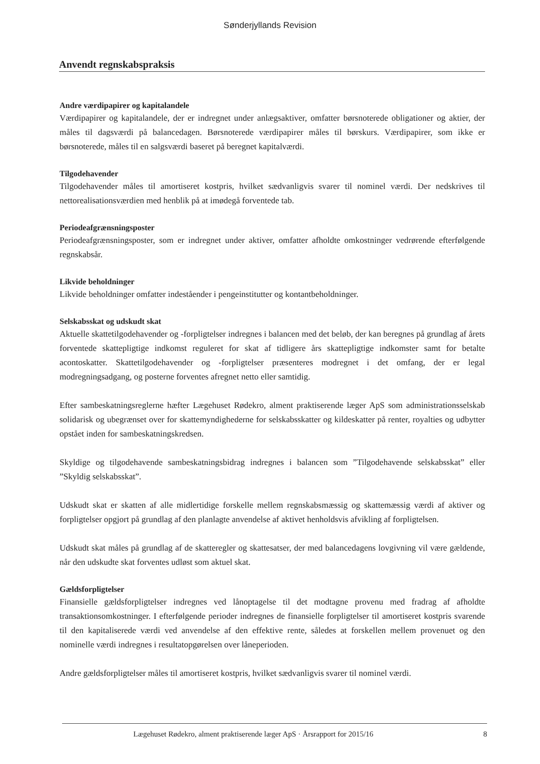Sønderjyllands Revision
Anvendt regnskabspraksis
Andre værdipapirer og kapitalandele
Værdipapirer og kapitalandele, der er indregnet under anlægsaktiver, omfatter børsnoterede obligationer og aktier, der måles til dagsværdi på balancedagen. Børsnoterede værdipapirer måles til børskurs. Værdipapirer, som ikke er børsnoterede, måles til en salgsværdi baseret på beregnet kapitalværdi.
Tilgodehavender
Tilgodehavender måles til amortiseret kostpris, hvilket sædvanligvis svarer til nominel værdi. Der nedskrives til nettorealisationsværdien med henblik på at imødegå forventede tab.
Periodeafgrænsningsposter
Periodeafgrænsningsposter, som er indregnet under aktiver, omfatter afholdte omkostninger vedrørende efterfølgende regnskabsår.
Likvide beholdninger
Likvide beholdninger omfatter indeståender i pengeinstitutter og kontantbeholdninger.
Selskabsskat og udskudt skat
Aktuelle skattetilgodehavender og -forpligtelser indregnes i balancen med det beløb, der kan beregnes på grundlag af årets forventede skattepligtige indkomst reguleret for skat af tidligere års skattepligtige indkomster samt for betalte acontoskatter. Skattetilgodehavender og -forpligtelser præsenteres modregnet i det omfang, der er legal modregningsadgang, og posterne forventes afregnet netto eller samtidig.
Efter sambeskatningsreglerne hæfter Lægehuset Rødekro, alment praktiserende læger ApS som administrationsselskab solidarisk og ubegrænset over for skattemyndighederne for selskabsskatter og kildeskatter på renter, royalties og udbytter opstået inden for sambeskatningskredsen.
Skyldige og tilgodehavende sambeskatningsbidrag indregnes i balancen som ”Tilgodehavende selskabsskat” eller ”Skyldig selskabsskat”.
Udskudt skat er skatten af alle midlertidige forskelle mellem regnskabsmæssig og skattemæssig værdi af aktiver og forpligtelser opgjort på grundlag af den planlagte anvendelse af aktivet henholdsvis afvikling af forpligtelsen.
Udskudt skat måles på grundlag af de skatteregler og skattesatser, der med balancedagens lovgivning vil være gældende, når den udskudte skat forventes udløst som aktuel skat.
Gældsforpligtelser
Finansielle gældsforpligtelser indregnes ved lånoptagelse til det modtagne provenu med fradrag af afholdte transaktionsomkostninger. I efterfølgende perioder indregnes de finansielle forpligtelser til amortiseret kostpris svarende til den kapitaliserede værdi ved anvendelse af den effektive rente, således at forskellen mellem provenuet og den nominelle værdi indregnes i resultatopgørelsen over låneperioden.
Andre gældsforpligtelser måles til amortiseret kostpris, hvilket sædvanligvis svarer til nominel værdi.
Lægehuset Rødekro, alment praktiserende læger ApS · Årsrapport for 2015/16 8